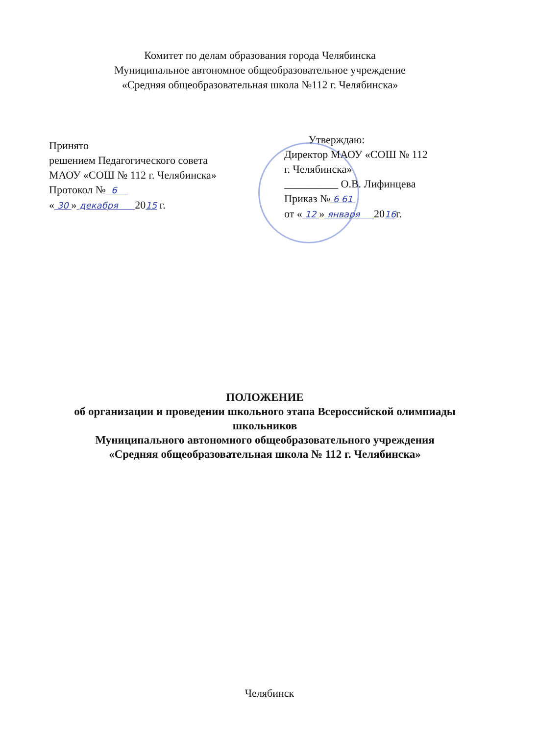Комитет по делам образования города Челябинска
Муниципальное автономное общеобразовательное учреждение
«Средняя общеобразовательная школа №112 г. Челябинска»
Принято
решением Педагогического совета
МАОУ «СОШ № 112 г. Челябинска»
Протокол № 6
« 30 » декабря 2015 г.
Утверждаю:
Директор МАОУ «СОШ № 112
г. Челябинска»
__________ О.В. Лифинцева
Приказ № 6 61
от « 12 » января 2016г.
ПОЛОЖЕНИЕ
об организации и проведении школьного этапа Всероссийской олимпиады
школьников
Муниципального автономного общеобразовательного учреждения
«Средняя общеобразовательная школа № 112 г. Челябинска»
Челябинск